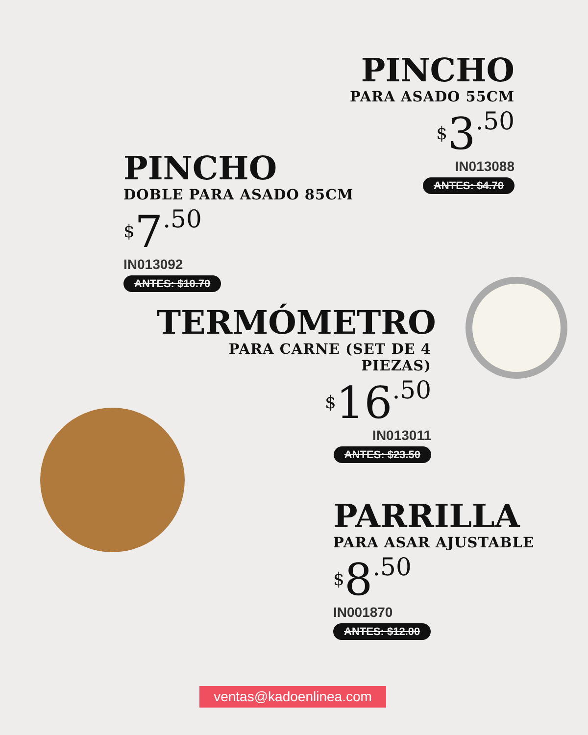PINCHO
PARA ASADO 55CM
$3<sup>.50</sup>
IN013088
ANTES: $4.70
PINCHO
DOBLE PARA ASADO 85CM
$7<sup>.50</sup>
IN013092
ANTES: $10.70
TERMÓMETRO
PARA CARNE (SET DE 4 PIEZAS)
$16<sup>.50</sup>
IN013011
ANTES: $23.50
PARRILLA
PARA ASAR AJUSTABLE
$8<sup>.50</sup>
IN001870
ANTES: $12.00
ventas@kadoenlinea.com